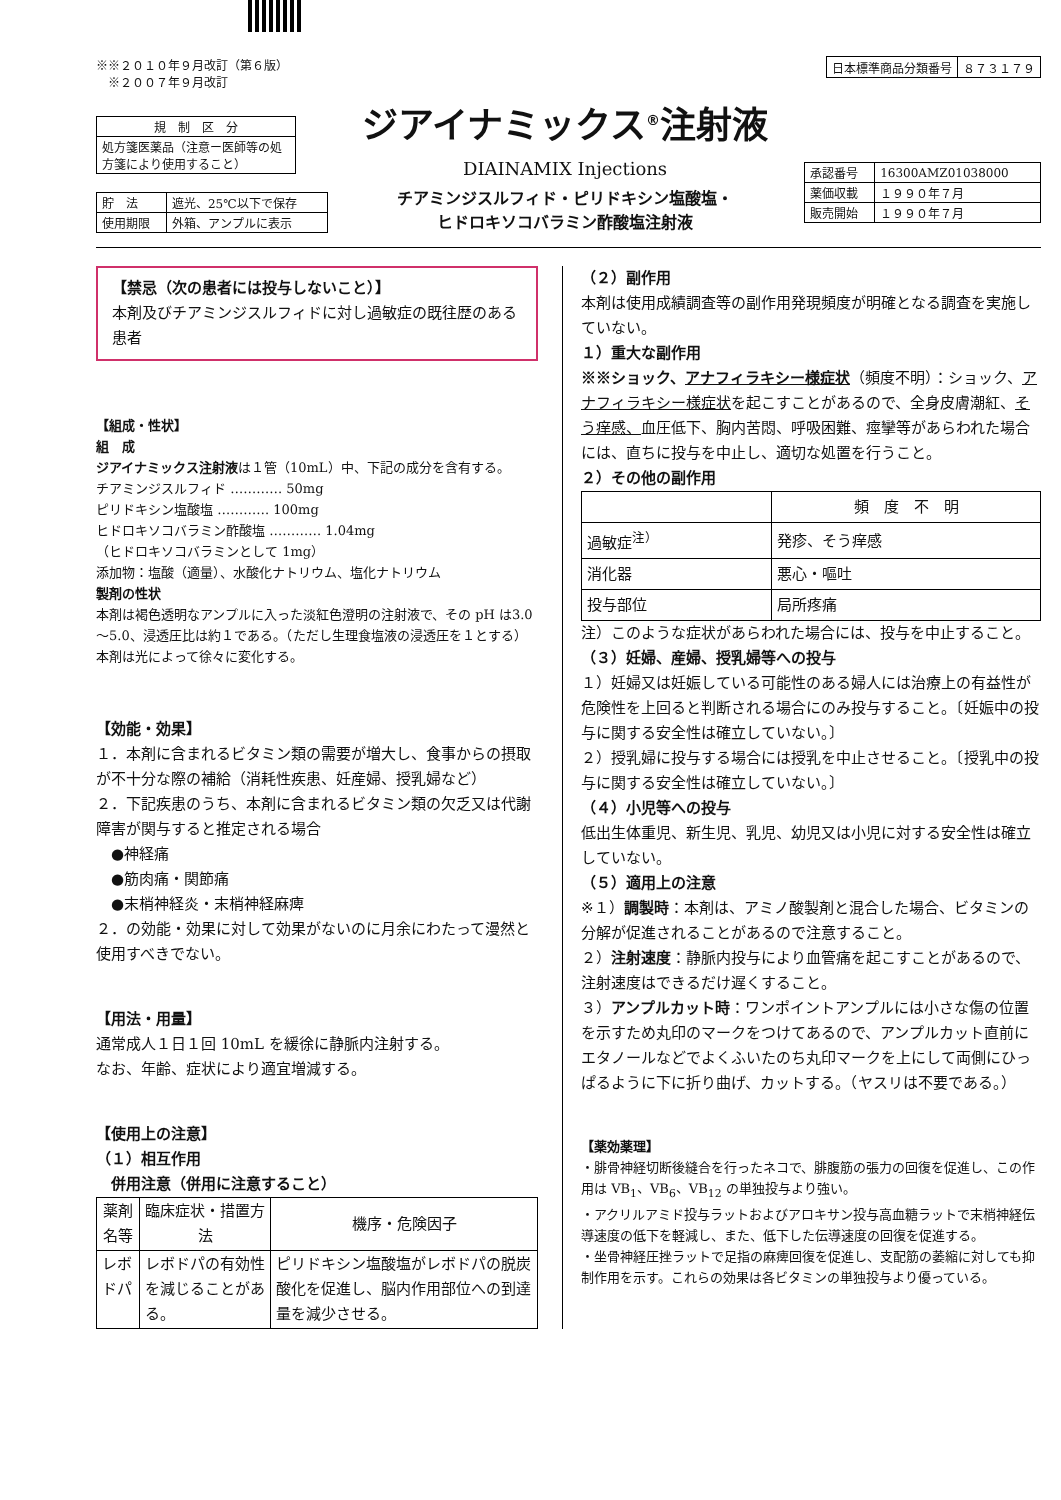※※２０１０年９月改訂（第６版）
　※２００７年９月改訂
| 日本標準商品分類番号 | ８７３１７９ |
| 規 制 区 分 |
| 処方箋医薬品（注意ー医師等の処方箋により使用すること） |
| 貯 法 | 遮光、25℃以下で保存 |
| 使用期限 | 外箱、アンプルに表示 |
ジアイナミックス<sup>®</sup>注射液
DIAINAMIX Injections
チアミンジスルフィド・ピリドキシン塩酸塩・
ヒドロキソコバラミン酢酸塩注射液
| 承認番号 | 16300AMZ01038000 |
| 薬価収載 | １９９０年７月 |
| 販売開始 | １９９０年７月 |
【禁忌（次の患者には投与しないこと）】
本剤及びチアミンジスルフィドに対し過敏症の既往歴のある患者
【組成・性状】
組　成
ジアイナミックス注射液は１管（10mL）中、下記の成分を含有する。
チアミンジスルフィド ………… 50mg
ピリドキシン塩酸塩 ………… 100mg
ヒドロキソコバラミン酢酸塩 ………… 1.04mg
（ヒドロキソコバラミンとして 1mg）
添加物：塩酸（適量）、水酸化ナトリウム、塩化ナトリウム
製剤の性状
本剤は褐色透明なアンプルに入った淡紅色澄明の注射液で、その pH は3.0～5.0、浸透圧比は約１である。（ただし生理食塩液の浸透圧を１とする）
本剤は光によって徐々に変化する。
【効能・効果】
１．本剤に含まれるビタミン類の需要が増大し、食事からの摂取が不十分な際の補給（消耗性疾患、妊産婦、授乳婦など）
２．下記疾患のうち、本剤に含まれるビタミン類の欠乏又は代謝障害が関与すると推定される場合
　●神経痛
　●筋肉痛・関節痛
　●末梢神経炎・末梢神経麻痺
２．の効能・効果に対して効果がないのに月余にわたって漫然と使用すべきでない。
【用法・用量】
通常成人１日１回 10mL を緩徐に静脈内注射する。
なお、年齢、症状により適宜増減する。
【使用上の注意】
（１）相互作用
　併用注意（併用に注意すること）
| 薬剤名等 | 臨床症状・措置方法 | 機序・危険因子 |
| --- | --- | --- |
| レボドパ | レボドパの有効性を減じることがある。 | ピリドキシン塩酸塩がレボドパの脱炭酸化を促進し、脳内作用部位への到達量を減少させる。 |
（２）副作用
本剤は使用成績調査等の副作用発現頻度が明確となる調査を実施していない。
１）重大な副作用
※※ショック、アナフィラキシー様症状（頻度不明）：ショック、アナフィラキシー様症状を起こすことがあるので、全身皮膚潮紅、そう痒感、血圧低下、胸内苦悶、呼吸困難、痙攣等があらわれた場合には、直ちに投与を中止し、適切な処置を行うこと。
２）その他の副作用
| | 頻 度 不 明 |
| --- | --- |
| 過敏症<sup>注）</sup> | 発疹、そう痒感 |
| 消化器 | 悪心・嘔吐 |
| 投与部位 | 局所疼痛 |
注）このような症状があらわれた場合には、投与を中止すること。
（３）妊婦、産婦、授乳婦等への投与
１）妊婦又は妊娠している可能性のある婦人には治療上の有益性が危険性を上回ると判断される場合にのみ投与すること。〔妊娠中の投与に関する安全性は確立していない。〕
２）授乳婦に投与する場合には授乳を中止させること。〔授乳中の投与に関する安全性は確立していない。〕
（４）小児等への投与
低出生体重児、新生児、乳児、幼児又は小児に対する安全性は確立していない。
（５）適用上の注意
※１）調製時：本剤は、アミノ酸製剤と混合した場合、ビタミンの分解が促進されることがあるので注意すること。
２）注射速度：静脈内投与により血管痛を起こすことがあるので、注射速度はできるだけ遅くすること。
３）アンプルカット時：ワンポイントアンプルには小さな傷の位置を示すため丸印のマークをつけてあるので、アンプルカット直前にエタノールなどでよくふいたのち丸印マークを上にして両側にひっぱるように下に折り曲げ、カットする。（ヤスリは不要である。）
【薬効薬理】
・腓骨神経切断後縫合を行ったネコで、腓腹筋の張力の回復を促進し、この作用は VB<sub>1</sub>、VB<sub>6</sub>、VB<sub>12</sub> の単独投与より強い。
・アクリルアミド投与ラットおよびアロキサン投与高血糖ラットで末梢神経伝導速度の低下を軽減し、また、低下した伝導速度の回復を促進する。
・坐骨神経圧挫ラットで足指の麻痺回復を促進し、支配筋の萎縮に対しても抑制作用を示す。これらの効果は各ビタミンの単独投与より優っている。